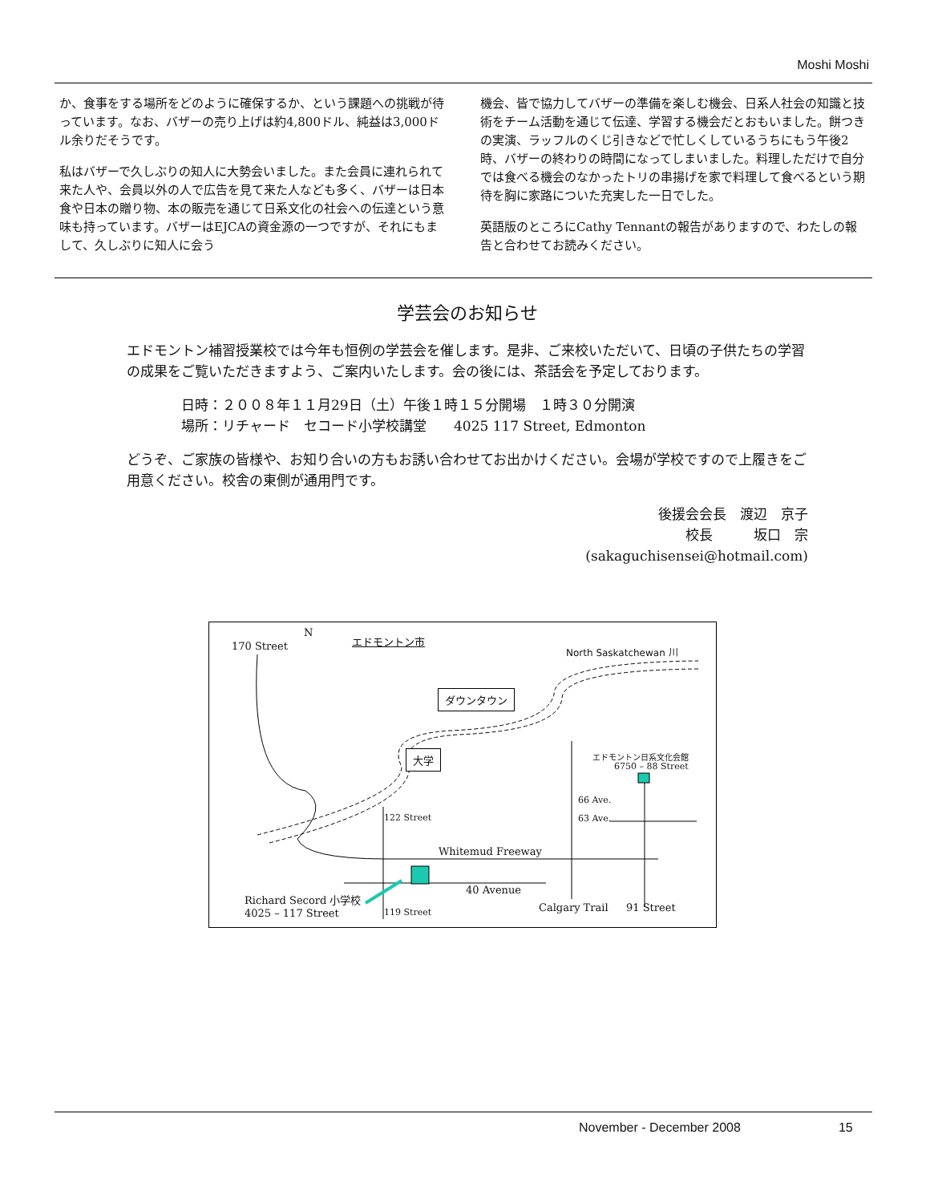Moshi Moshi
か、食事をする場所をどのように確保するか、という課題への挑戦が待っています。なお、バザーの売り上げは約4,800ドル、純益は3,000ドル余りだそうです。
私はバザーで久しぶりの知人に大勢会いました。また会員に連れられて来た人や、会員以外の人で広告を見て来た人なども多く、バザーは日本食や日本の贈り物、本の販売を通じて日系文化の社会への伝達という意味も持っています。バザーはEJCAの資金源の一つですが、それにもまして、久しぶりに知人に会う
機会、皆で協力してバザーの準備を楽しむ機会、日系人社会の知識と技術をチーム活動を通じて伝達、学習する機会だとおもいました。餅つきの実演、ラッフルのくじ引きなどで忙しくしているうちにもう午後2時、バザーの終わりの時間になってしまいました。料理しただけで自分では食べる機会のなかったトリの串揚げを家で料理して食べるという期待を胸に家路についた充実した一日でした。
英語版のところにCathy Tennantの報告がありますので、わたしの報告と合わせてお読みください。
学芸会のお知らせ
エドモントン補習授業校では今年も恒例の学芸会を催します。是非、ご来校いただいて、日頃の子供たちの学習の成果をご覧いただきますよう、ご案内いたします。会の後には、茶話会を予定しております。
日時：２００８年１１月29日（土）午後１時１５分開場　１時３０分開演
場所：リチャード　セコード小学校講堂　　4025 117 Street, Edmonton
どうぞ、ご家族の皆様や、お知り合いの方もお誘い合わせてお出かけください。会場が学校ですので上履きをご用意ください。校舎の東側が通用門です。
後援会会長　渡辺　京子
校長　　　坂口　宗
(sakaguchisensei@hotmail.com)
170 Street
N
エドモントン市
North Saskatchewan 川
ダウンタウン
大学 エドモントン日系文化会館
6750 – 88 Street
66 Ave.
63 Ave. 122 Street
Whitemud Freeway
40 Avenue
Richard Secord 小学校
4025 – 117 Street 119 Street Calgary Trail 91 Street
November - December 2008 15